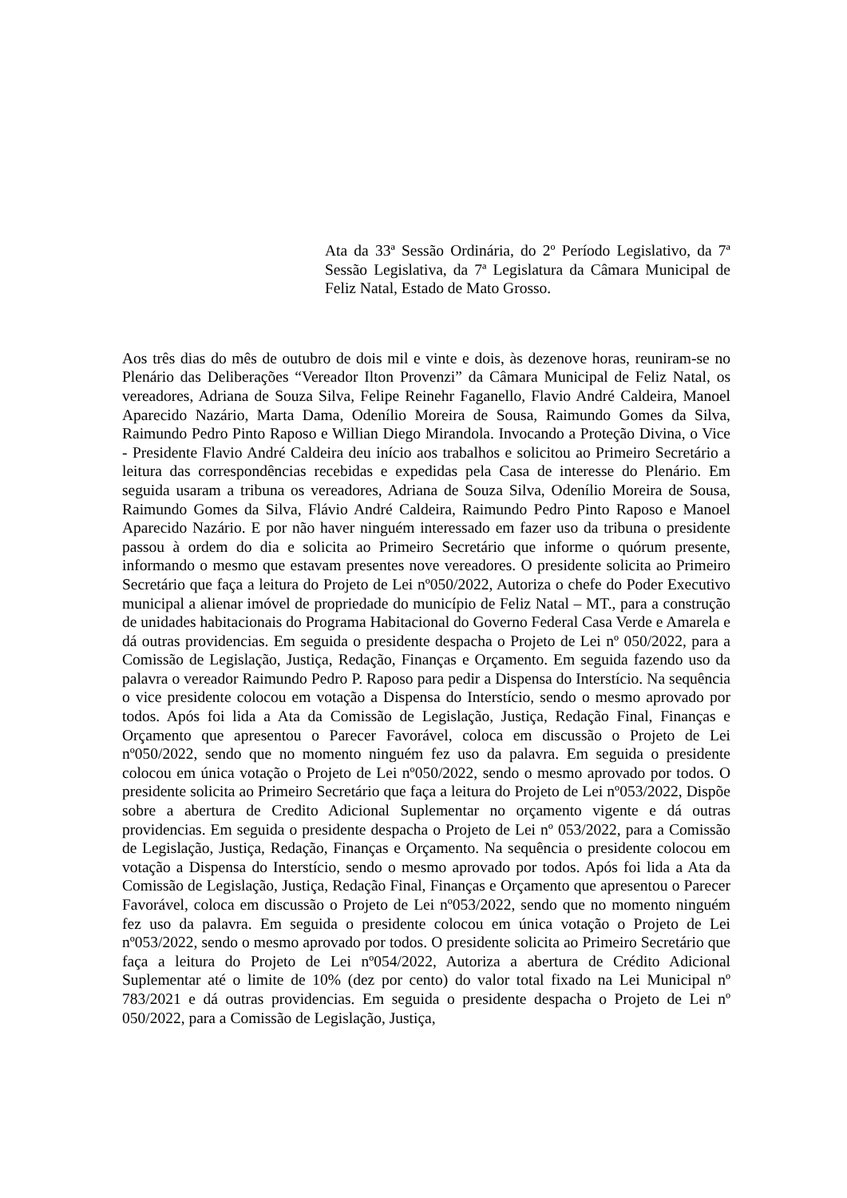Ata da 33ª Sessão Ordinária, do 2º Período Legislativo, da 7ª Sessão Legislativa, da 7ª Legislatura da Câmara Municipal de Feliz Natal, Estado de Mato Grosso.
Aos três dias do mês de outubro de dois mil e vinte e dois, às dezenove horas, reuniram-se no Plenário das Deliberações “Vereador Ilton Provenzi” da Câmara Municipal de Feliz Natal, os vereadores, Adriana de Souza Silva, Felipe Reinehr Faganello, Flavio André Caldeira, Manoel Aparecido Nazário, Marta Dama, Odenílio Moreira de Sousa, Raimundo Gomes da Silva, Raimundo Pedro Pinto Raposo e Willian Diego Mirandola. Invocando a Proteção Divina, o Vice - Presidente Flavio André Caldeira deu início aos trabalhos e solicitou ao Primeiro Secretário a leitura das correspondências recebidas e expedidas pela Casa de interesse do Plenário. Em seguida usaram a tribuna os vereadores, Adriana de Souza Silva, Odenílio Moreira de Sousa, Raimundo Gomes da Silva, Flávio André Caldeira, Raimundo Pedro Pinto Raposo e Manoel Aparecido Nazário. E por não haver ninguém interessado em fazer uso da tribuna o presidente passou à ordem do dia e solicita ao Primeiro Secretário que informe o quórum presente, informando o mesmo que estavam presentes nove vereadores. O presidente solicita ao Primeiro Secretário que faça a leitura do Projeto de Lei nº050/2022, Autoriza o chefe do Poder Executivo municipal a alienar imóvel de propriedade do município de Feliz Natal – MT., para a construção de unidades habitacionais do Programa Habitacional do Governo Federal Casa Verde e Amarela e dá outras providencias. Em seguida o presidente despacha o Projeto de Lei nº 050/2022, para a Comissão de Legislação, Justiça, Redação, Finanças e Orçamento. Em seguida fazendo uso da palavra o vereador Raimundo Pedro P. Raposo para pedir a Dispensa do Interstício. Na sequência o vice presidente colocou em votação a Dispensa do Interstício, sendo o mesmo aprovado por todos. Após foi lida a Ata da Comissão de Legislação, Justiça, Redação Final, Finanças e Orçamento que apresentou o Parecer Favorável, coloca em discussão o Projeto de Lei nº050/2022, sendo que no momento ninguém fez uso da palavra. Em seguida o presidente colocou em única votação o Projeto de Lei nº050/2022, sendo o mesmo aprovado por todos. O presidente solicita ao Primeiro Secretário que faça a leitura do Projeto de Lei nº053/2022, Dispõe sobre a abertura de Credito Adicional Suplementar no orçamento vigente e dá outras providencias. Em seguida o presidente despacha o Projeto de Lei nº 053/2022, para a Comissão de Legislação, Justiça, Redação, Finanças e Orçamento. Na sequência o presidente colocou em votação a Dispensa do Interstício, sendo o mesmo aprovado por todos. Após foi lida a Ata da Comissão de Legislação, Justiça, Redação Final, Finanças e Orçamento que apresentou o Parecer Favorável, coloca em discussão o Projeto de Lei nº053/2022, sendo que no momento ninguém fez uso da palavra. Em seguida o presidente colocou em única votação o Projeto de Lei nº053/2022, sendo o mesmo aprovado por todos. O presidente solicita ao Primeiro Secretário que faça a leitura do Projeto de Lei nº054/2022, Autoriza a abertura de Crédito Adicional Suplementar até o limite de 10% (dez por cento) do valor total fixado na Lei Municipal nº 783/2021 e dá outras providencias. Em seguida o presidente despacha o Projeto de Lei nº 050/2022, para a Comissão de Legislação, Justiça,